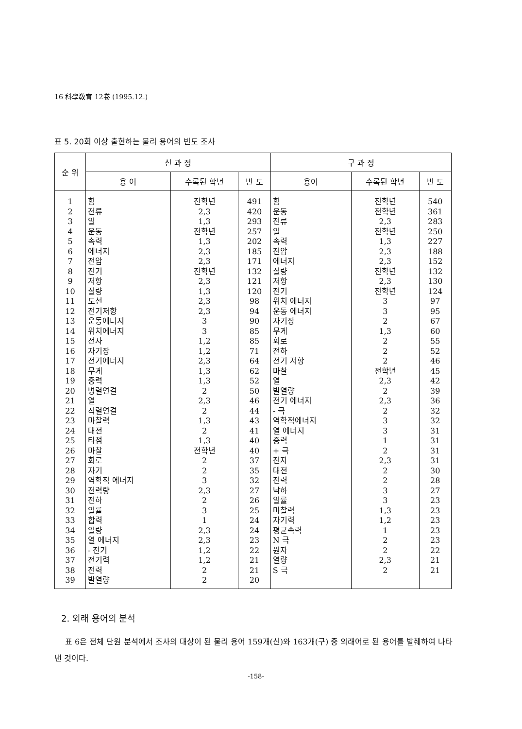16 科學敎育 12卷 (1995.12.)
표 5. 20회 이상 출현하는 물리 용어의 빈도 조사
| 순 위 | 신 과 정 | | | 구 과 정 | | |
| --- | --- | --- | --- | --- | --- | --- |
| | 용 어 | 수록된 학년 | 빈 도 | 용어 | 수록된 학년 | 빈 도 |
| 1 | 힘 | 전학년 | 491 | 힘 | 전학년 | 540 |
| 2 | 전류 | 2,3 | 420 | 운동 | 전학년 | 361 |
| 3 | 일 | 1,3 | 293 | 전류 | 2,3 | 283 |
| 4 | 운동 | 전학년 | 257 | 일 | 전학년 | 250 |
| 5 | 속력 | 1,3 | 202 | 속력 | 1,3 | 227 |
| 6 | 에너지 | 2,3 | 185 | 전압 | 2,3 | 188 |
| 7 | 전압 | 2,3 | 171 | 에너지 | 2,3 | 152 |
| 8 | 전기 | 전학년 | 132 | 질량 | 전학년 | 132 |
| 9 | 저항 | 2,3 | 121 | 저항 | 2,3 | 130 |
| 10 | 질량 | 1,3 | 120 | 전기 | 전학년 | 124 |
| 11 | 도선 | 2,3 | 98 | 위치 에너지 | 3 | 97 |
| 12 | 전기저항 | 2,3 | 94 | 운동 에너지 | 3 | 95 |
| 13 | 운동에너지 | 3 | 90 | 자기장 | 2 | 67 |
| 14 | 위치에너지 | 3 | 85 | 무게 | 1,3 | 60 |
| 15 | 전자 | 1,2 | 85 | 회로 | 2 | 55 |
| 16 | 자기장 | 1,2 | 71 | 전하 | 2 | 52 |
| 17 | 전기에너지 | 2,3 | 64 | 전기 저항 | 2 | 46 |
| 18 | 무게 | 1,3 | 62 | 마찰 | 전학년 | 45 |
| 19 | 중력 | 1,3 | 52 | 열 | 2,3 | 42 |
| 20 | 병렬연결 | 2 | 50 | 발열량 | 2 | 39 |
| 21 | 열 | 2,3 | 46 | 전기 에너지 | 2,3 | 36 |
| 22 | 직렬연결 | 2 | 44 | - 극 | 2 | 32 |
| 23 | 마찰력 | 1,3 | 43 | 역학적에너지 | 3 | 32 |
| 24 | 대전 | 2 | 41 | 열 에너지 | 3 | 31 |
| 25 | 타점 | 1,3 | 40 | 중력 | 1 | 31 |
| 26 | 마찰 | 전학년 | 40 | + 극 | 2 | 31 |
| 27 | 회로 | 2 | 37 | 전자 | 2,3 | 31 |
| 28 | 자기 | 2 | 35 | 대전 | 2 | 30 |
| 29 | 역학적 에너지 | 3 | 32 | 전력 | 2 | 28 |
| 30 | 전력량 | 2,3 | 27 | 낙하 | 3 | 27 |
| 31 | 전하 | 2 | 26 | 일률 | 3 | 23 |
| 32 | 일률 | 3 | 25 | 마찰력 | 1,3 | 23 |
| 33 | 합력 | 1 | 24 | 자기력 | 1,2 | 23 |
| 34 | 열량 | 2,3 | 24 | 평균속력 | 1 | 23 |
| 35 | 열 에너지 | 2,3 | 23 | N 극 | 2 | 23 |
| 36 | - 전기 | 1,2 | 22 | 원자 | 2 | 22 |
| 37 | 전기력 | 1,2 | 21 | 열량 | 2,3 | 21 |
| 38 | 전력 | 2 | 21 | S 극 | 2 | 21 |
| 39 | 발열량 | 2 | 20 | | | |
2. 외래 용어의 분석
표 6은 전체 단원 분석에서 조사의 대상이 된 물리 용어 159개(신)와 163개(구) 중 외래어로 된 용어를 발췌하여 나타낸 것이다.
-158-